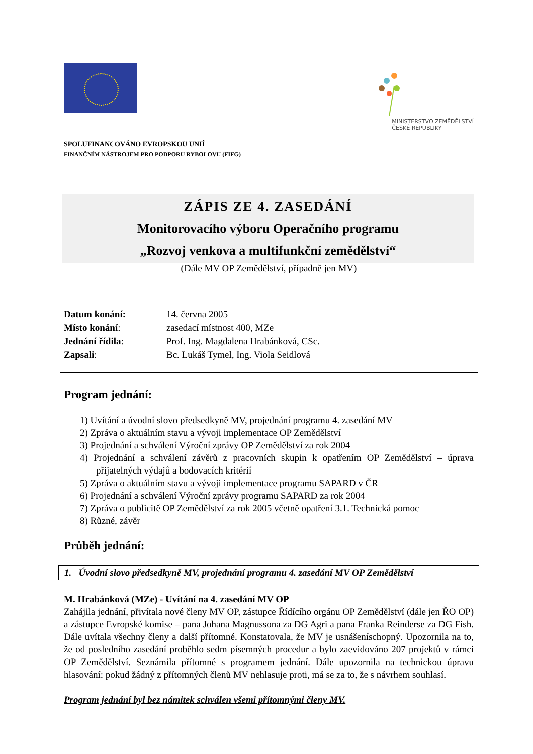MINISTERSTVO ZEMĚDĚLSTVÍ
ČESKÉ REPUBLIKY
SPOLUFINANCOVÁNO EVROPSKOU UNIÍ
FINANČNÍM NÁSTROJEM PRO PODPORU RYBOLOVU (FIFG)
ZÁPIS ZE 4. ZASEDÁNÍ
Monitorovacího výboru Operačního programu
„Rozvoj venkova a multifunkční zemědělství“
(Dále MV OP Zemědělství, případně jen MV)
| Datum konání: | 14. června 2005 |
| Místo konání : | zasedací místnost 400, MZe |
| Jednání řídila : | Prof. Ing. Magdalena Hrabánková, CSc. |
| Zapsali : | Bc. Lukáš Tymel, Ing. Viola Seidlová |
Program jednání:
1) Uvítání a úvodní slovo předsedkyně MV, projednání programu 4. zasedání MV
2) Zpráva o aktuálním stavu a vývoji implementace OP Zemědělství
3) Projednání a schválení Výroční zprávy OP Zemědělství za rok 2004
4) Projednání a schválení závěrů z pracovních skupin k opatřením OP Zemědělství – úprava přijatelných výdajů a bodovacích kritérií
5) Zpráva o aktuálním stavu a vývoji implementace programu SAPARD v ČR
6) Projednání a schválení Výroční zprávy programu SAPARD za rok 2004
7) Zpráva o publicitě OP Zemědělství za rok 2005 včetně opatření 3.1. Technická pomoc
8) Různé, závěr
Průběh jednání:
1. Úvodní slovo předsedkyně MV, projednání programu 4. zasedání MV OP Zemědělství
M. Hrabánková (MZe) - Uvítání na 4. zasedání MV OP
Zahájila jednání, přivítala nové členy MV OP, zástupce Řídícího orgánu OP Zemědělství (dále jen ŘO OP) a zástupce Evropské komise – pana Johana Magnussona za DG Agri a pana Franka Reinderse za DG Fish. Dále uvítala všechny členy a další přítomné. Konstatovala, že MV je usnášeníschopný. Upozornila na to, že od posledního zasedání proběhlo sedm písemných procedur a bylo zaevidováno 207 projektů v rámci OP Zemědělství. Seznámila přítomné s programem jednání. Dále upozornila na technickou úpravu hlasování: pokud žádný z přítomných členů MV nehlasuje proti, má se za to, že s návrhem souhlasí.
Program jednání byl bez námitek schválen všemi přítomnými členy MV.